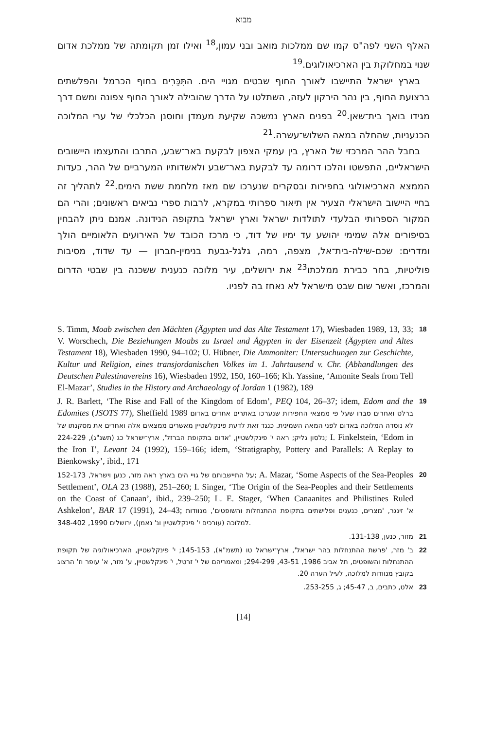מבוא
האלף השני לפה"ס קמו שם ממלכות מואב ובני עמון,<sup>18</sup> ואילו זמן תקומתה של ממלכת אדום שנוי במחלוקת בין הארכיאולוגים.<sup>19</sup>
בארץ ישראל התיישבו לאורך החוף שבטים מגויי הים. התִּכָּרִים בחוף הכרמל והפלשתים ברצועת החוף, בין נהר הירקון לעזה, השתלטו על הדרך שהובילה לאורך החוף צפונה ומשם דרך מגידו בואך בית־שאן.<sup>20</sup> בפנים הארץ נמשכה שקיעת מעמדן וחוסנן הכלכלי של ערי המלוכה הכנעניות, שהחלה במאה השלוש־עשרה.<sup>21</sup>
בחבל ההר המרכזי של הארץ, בין עמקי הצפון לבקעת באר־שבע, התרבו והתעצמו היישובים הישראליים, התפשטו והלכו דרומה עד לבקעת באר־שבע ולאשדותיו המערביים של ההר, כעדות הממצא הארכיאולוגי בחפירות ובסקרים שנערכו שם מאז מלחמת ששת הימים.<sup>22</sup> לתהליך זה בחיי היישוב הישראלי הצעיר אין תיאור ספרותי במקרא, לרבות ספרי נביאים ראשונים; והרי הם המקור הספרותי הבלעדי לתולדות ישראל וארץ ישראל בתקופה הנידונה. אמנם ניתן להבחין בסיפורים אלה שמימי יהושע עד ימיו של דוד, כי מרכז הכובד של האירועים הלאומיים הולך ומדרים: שכם-שילה-בית־אל, מצפה, רמה, גלגל-גבעת בנימין-חברון — עד שדוד, מסיבות פוליטיות, בחר כבירת ממלכתו<sup>23</sup> את ירושלים, עיר מלוכה כנענית ששכנה בין שבטי הדרום והמרכז, ואשר שום שבט מישראל לא נאחז בה לפניו.
S. Timm, Moab zwischen den Mächten (Ägypten und das Alte Testament 17), Wiesbaden 1989, 13, 33; V. Worschech, Die Beziehungen Moabs zu Israel und Ägypten in der Eisenzeit (Ägypten und Altes Testament 18), Wiesbaden 1990, 94–102; U. Hübner, Die Ammoniter: Untersuchungen zur Geschichte, Kultur und Religion, eines transjordanischen Volkes im 1. Jahrtausend v. Chr. (Abhandlungen des Deutschen Palestinavereins 16), Wiesbaden 1992, 150, 160–166; Kh. Yassine, ‘Amonite Seals from Tell El-Mazar’, Studies in the History and Archaeology of Jordan 1 (1982), 189
18
J. R. Barlett, ‘The Rise and Fall of the Kingdom of Edom’, PEQ 104, 26–37; idem, Edom and the Edomites (JSOTS 77), Sheffield 1989 ברלט ואחרים סברו שעל פי ממצאי החפירות שנערכו באתרים אחדים באדום לא נוסדה המלוכה באדום לפני המאה השמינית. כנגד זאת לדעת פינקלשטיין מאשרים ממצאים אלה ואחרים את מסקנתו של נלסון גליק; ראה י' פינקלשטיין, 'אדום בתקופת הברזל', ארץ־ישראל כג (תשנ"ג), 224-229; I. Finkelstein, ‘Edom in the Iron I’, Levant 24 (1992), 159–166; idem, ‘Stratigraphy, Pottery and Parallels: A Replay to Bienkowsky’, ibid., 171
19
על התיישבותם של גויי הים בארץ ראה מזר, כנען וישראל, 152-173; A. Mazar, ‘Some Aspects of the Sea-Peoples Settlement’, OLA 23 (1988), 251–260; I. Singer, ‘The Origin of the Sea-Peoples and their Settlements on the Coast of Canaan’, ibid., 239–250; L. E. Stager, ‘When Canaanites and Philistines Ruled Ashkelon’, BAR 17 (1991), 24–43; א' זינגר, 'מצרים, כנענים ופלישתים בתקופת ההתנחלות והשופטים', מנוודות למלוכה (עורכים י' פינקלשטיין ונ' נאמן), ירושלים 1990, 348-402.
20
מזור, כנען, 131-138. 21
ב' מזר, 'פרשת ההתנחלות בהר ישראל', ארץ־ישראל טו (תשמ"א), 145-153; י' פינקלשטיין, הארכיאולוגיה של תקופת ההתנחלות והשופטים, תל אביב 1986, 43-51, 294-299; ומאמריהם של י' זרטל, י' פינקלשטיין, ע' מזר, א' עופר וז' הרצוג בקובץ מנוודות למלוכה, לעיל הערה 20.
22
אלט, כתבים, ב, 45-47; ג, 253-255.
23
[14]